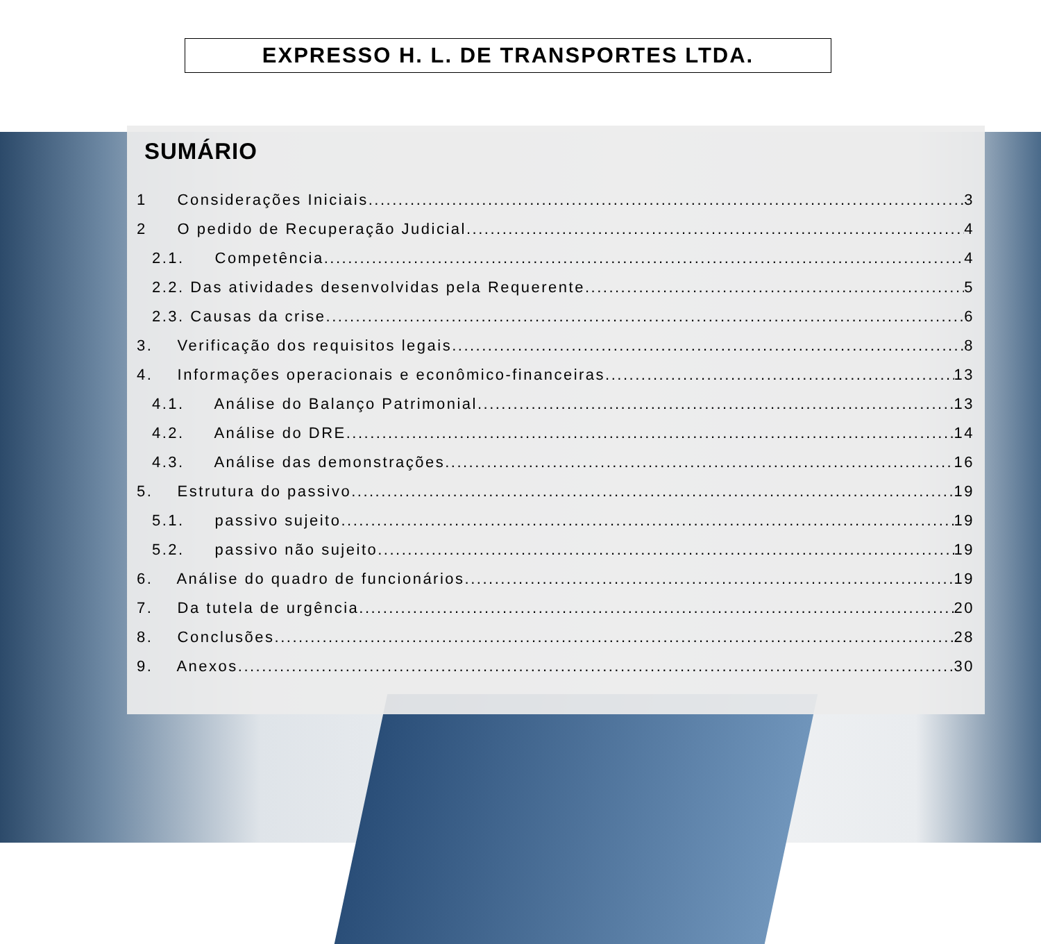EXPRESSO H. L. DE TRANSPORTES LTDA.
SUMÁRIO
1 Considerações Iniciais 3
2 O pedido de Recuperação Judicial 4
2.1. Competência 4
2.2. Das atividades desenvolvidas pela Requerente 5
2.3. Causas da crise 6
3. Verificação dos requisitos legais 8
4. Informações operacionais e econômico-financeiras 13
4.1. Análise do Balanço Patrimonial 13
4.2. Análise do DRE 14
4.3. Análise das demonstrações 16
5. Estrutura do passivo 19
5.1. passivo sujeito 19
5.2. passivo não sujeito 19
6. Análise do quadro de funcionários 19
7. Da tutela de urgência 20
8. Conclusões 28
9. Anexos 30